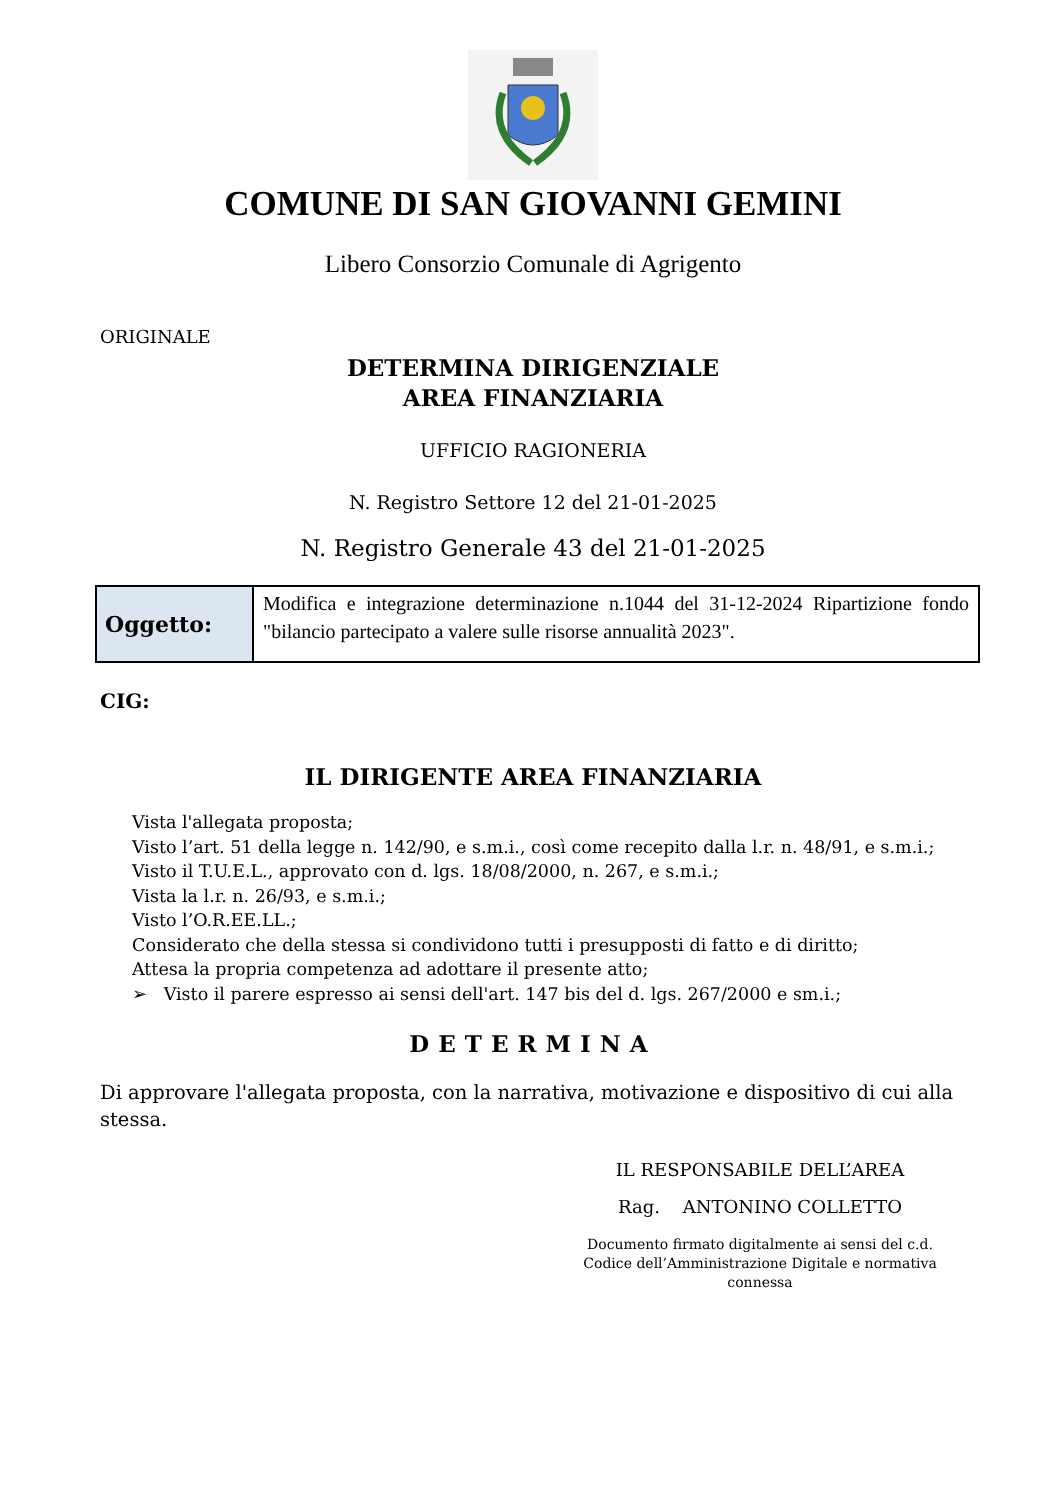COMUNE DI SAN GIOVANNI GEMINI
Libero Consorzio Comunale di Agrigento
ORIGINALE
DETERMINA DIRIGENZIALE
AREA FINANZIARIA
UFFICIO RAGIONERIA
N. Registro Settore 12 del 21-01-2025
N. Registro Generale 43 del 21-01-2025
| Oggetto: | Modifica e integrazione determinazione n.1044 del 31-12-2024 Ripartizione fondo "bilancio partecipato a valere sulle risorse annualità 2023". |
CIG:
IL DIRIGENTE AREA FINANZIARIA
Vista l'allegata proposta;
Visto l’art. 51 della legge n. 142/90, e s.m.i., così come recepito dalla l.r. n. 48/91, e s.m.i.;
Visto il T.U.E.L., approvato con d. lgs. 18/08/2000, n. 267, e s.m.i.;
Vista la l.r. n. 26/93, e s.m.i.;
Visto l’O.R.EE.LL.;
Considerato che della stessa si condividono tutti i presupposti di fatto e di diritto;
Attesa la propria competenza ad adottare il presente atto;
➢ Visto il parere espresso ai sensi dell'art. 147 bis del d. lgs. 267/2000 e sm.i.;
DETERMINA
Di approvare l'allegata proposta, con la narrativa, motivazione e dispositivo di cui alla stessa.
IL RESPONSABILE DELL’AREA
Rag. ANTONINO COLLETTO
Documento firmato digitalmente ai sensi del c.d. Codice dell’Amministrazione Digitale e normativa connessa